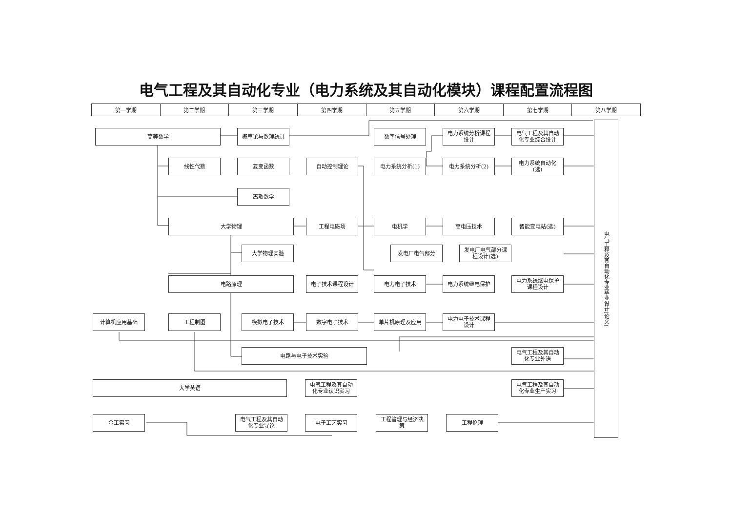电气工程及其自动化专业（电力系统及其自动化模块）课程配置流程图
| 第一学期 | 第二学期 | 第三学期 | 第四学期 | 第五学期 | 第六学期 | 第七学期 | 第八学期 |
| --- | --- | --- | --- | --- | --- | --- | --- |
高等数学 概率论与数理统计 数字信号处理 电力系统分析课程
设计
电气工程及其自动
化专业综合设计
线性代数 复变函数 自动控制理论 电力系统分析(1) 电力系统分析(2) 电力系统自动化
(选)
离散数学
大学物理 工程电磁场 电机学 高电压技术 智能变电站(选)
大学物理实验 发电厂电气部分 发电厂电气部分课
程设计(选)
电路原理 电子技术课程设计 电力电子技术 电力系统继电保护 电力系统继电保护
课程设计
计算机应用基础 工程制图 模拟电子技术 数字电子技术 单片机原理及应用 电力电子技术课程
设计
电路与电子技术实验 电气工程及其自动
化专业外语
大学英语 电气工程及其自动
化专业认识实习
电气工程及其自动
化专业生产实习
金工实习 电气工程及其自动
化专业导论
电子工艺实习 工程管理与经济决
策
工程伦理
电气工程及其自动化专业毕业设计(论文)